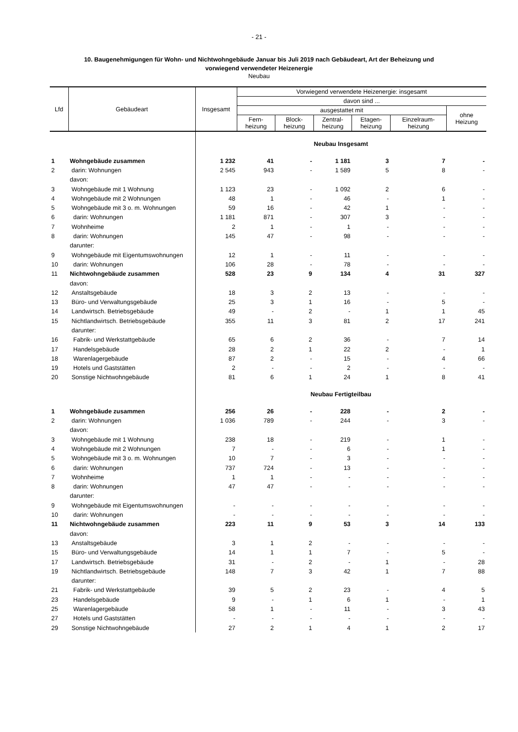- 21 -
10. Baugenehmigungen für Wohn- und Nichtwohngebäude Januar bis Juli 2019 nach Gebäudeart, Art der Beheizung und
vorwiegend verwendeter Heizenergie
Neubau
| Lfd | Gebäudeart | Insgesamt | Vorwiegend verwendete Heizenergie: insgesamt | | | | | |
| --- | --- | --- | --- | --- | --- | --- | --- | --- |
| | | | davon sind ... | | | | | |
| | | | ausgestattet mit | | | | | ohne Heizung |
| | | | Fern- heizung | Block- heizung | Zentral- heizung | Etagen- heizung | Einzelraum- heizung | |
| | | Neubau Insgesamt | | | | | | |
| 1 | Wohngebäude zusammen | 1 232 | 41 | - | 1 181 | 3 | 7 | - |
| 2 | darin: Wohnungen | 2 545 | 943 | - | 1 589 | 5 | 8 | - |
| | davon: | | | | | | | |
| 3 | Wohngebäude mit 1 Wohnung | 1 123 | 23 | - | 1 092 | 2 | 6 | - |
| 4 | Wohngebäude mit 2 Wohnungen | 48 | 1 | - | 46 | - | 1 | - |
| 5 | Wohngebäude mit 3 o. m. Wohnungen | 59 | 16 | - | 42 | 1 | - | - |
| 6 | darin: Wohnungen | 1 181 | 871 | - | 307 | 3 | - | - |
| 7 | Wohnheime | 2 | 1 | - | 1 | - | - | - |
| 8 | darin: Wohnungen | 145 | 47 | - | 98 | - | - | - |
| | darunter: | | | | | | | |
| 9 | Wohngebäude mit Eigentumswohnungen | 12 | 1 | - | 11 | - | - | - |
| 10 | darin: Wohnungen | 106 | 28 | - | 78 | - | - | - |
| 11 | Nichtwohngebäude zusammen | 528 | 23 | 9 | 134 | 4 | 31 | 327 |
| | davon: | | | | | | | |
| 12 | Anstaltsgebäude | 18 | 3 | 2 | 13 | - | - | - |
| 13 | Büro- und Verwaltungsgebäude | 25 | 3 | 1 | 16 | - | 5 | - |
| 14 | Landwirtsch. Betriebsgebäude | 49 | - | 2 | - | 1 | 1 | 45 |
| 15 | Nichtlandwirtsch. Betriebsgebäude | 355 | 11 | 3 | 81 | 2 | 17 | 241 |
| | darunter: | | | | | | | |
| 16 | Fabrik- und Werkstattgebäude | 65 | 6 | 2 | 36 | - | 7 | 14 |
| 17 | Handelsgebäude | 28 | 2 | 1 | 22 | 2 | - | 1 |
| 18 | Warenlagergebäude | 87 | 2 | - | 15 | - | 4 | 66 |
| 19 | Hotels und Gaststätten | 2 | - | - | 2 | - | - | - |
| 20 | Sonstige Nichtwohngebäude | 81 | 6 | 1 | 24 | 1 | 8 | 41 |
| | | Neubau Fertigteilbau | | | | | | |
| 1 | Wohngebäude zusammen | 256 | 26 | - | 228 | - | 2 | - |
| 2 | darin: Wohnungen | 1 036 | 789 | - | 244 | - | 3 | - |
| | davon: | | | | | | | |
| 3 | Wohngebäude mit 1 Wohnung | 238 | 18 | - | 219 | - | 1 | - |
| 4 | Wohngebäude mit 2 Wohnungen | 7 | - | - | 6 | - | 1 | - |
| 5 | Wohngebäude mit 3 o. m. Wohnungen | 10 | 7 | - | 3 | - | - | - |
| 6 | darin: Wohnungen | 737 | 724 | - | 13 | - | - | - |
| 7 | Wohnheime | 1 | 1 | - | - | - | - | - |
| 8 | darin: Wohnungen | 47 | 47 | - | - | - | - | - |
| | darunter: | | | | | | | |
| 9 | Wohngebäude mit Eigentumswohnungen | - | - | - | - | - | - | - |
| 10 | darin: Wohnungen | - | - | - | - | - | - | - |
| 11 | Nichtwohngebäude zusammen | 223 | 11 | 9 | 53 | 3 | 14 | 133 |
| | davon: | | | | | | | |
| 13 | Anstaltsgebäude | 3 | 1 | 2 | - | - | - | - |
| 15 | Büro- und Verwaltungsgebäude | 14 | 1 | 1 | 7 | - | 5 | - |
| 17 | Landwirtsch. Betriebsgebäude | 31 | - | 2 | - | 1 | - | 28 |
| 19 | Nichtlandwirtsch. Betriebsgebäude | 148 | 7 | 3 | 42 | 1 | 7 | 88 |
| | darunter: | | | | | | | |
| 21 | Fabrik- und Werkstattgebäude | 39 | 5 | 2 | 23 | - | 4 | 5 |
| 23 | Handelsgebäude | 9 | - | 1 | 6 | 1 | - | 1 |
| 25 | Warenlagergebäude | 58 | 1 | - | 11 | - | 3 | 43 |
| 27 | Hotels und Gaststätten | - | - | - | - | - | - | - |
| 29 | Sonstige Nichtwohngebäude | 27 | 2 | 1 | 4 | 1 | 2 | 17 |